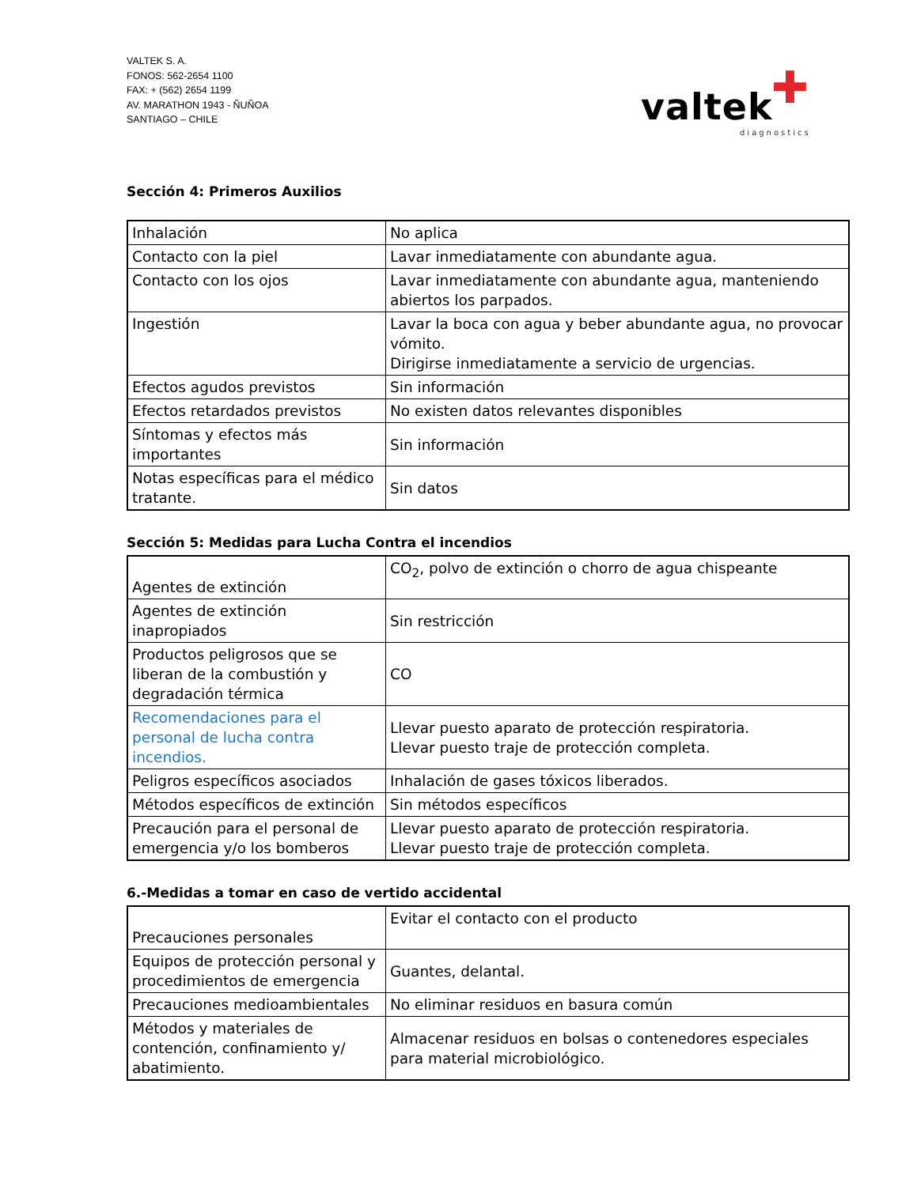VALTEK S. A.
FONOS: 562-2654 1100
FAX: + (562) 2654 1199
AV. MARATHON 1943 - ÑUÑOA
SANTIAGO – CHILE
✚
valtek
diagnostics
Sección 4: Primeros Auxilios
| Inhalación | No aplica |
| Contacto con la piel | Lavar inmediatamente con abundante agua. |
| Contacto con los ojos | Lavar inmediatamente con abundante agua, manteniendo abiertos los parpados. |
| Ingestión | Lavar la boca con agua y beber abundante agua, no provocar vómito. Dirigirse inmediatamente a servicio de urgencias. |
| Efectos agudos previstos | Sin información |
| Efectos retardados previstos | No existen datos relevantes disponibles |
| Síntomas y efectos más importantes | Sin información |
| Notas específicas para el médico tratante. | Sin datos |
Sección 5: Medidas para Lucha Contra el incendios
| Agentes de extinción | CO<sub>2</sub>, polvo de extinción o chorro de agua chispeante |
| Agentes de extinción inapropiados | Sin restricción |
| Productos peligrosos que se liberan de la combustión y degradación térmica | CO |
| Recomendaciones para el personal de lucha contra incendios. | Llevar puesto aparato de protección respiratoria. Llevar puesto traje de protección completa. |
| Peligros específicos asociados | Inhalación de gases tóxicos liberados. |
| Métodos específicos de extinción | Sin métodos específicos |
| Precaución para el personal de emergencia y/o los bomberos | Llevar puesto aparato de protección respiratoria. Llevar puesto traje de protección completa. |
6.-Medidas a tomar en caso de vertido accidental
| Precauciones personales | Evitar el contacto con el producto |
| Equipos de protección personal y procedimientos de emergencia | Guantes, delantal. |
| Precauciones medioambientales | No eliminar residuos en basura común |
| Métodos y materiales de contención, confinamiento y/ abatimiento. | Almacenar residuos en bolsas o contenedores especiales para material microbiológico. |